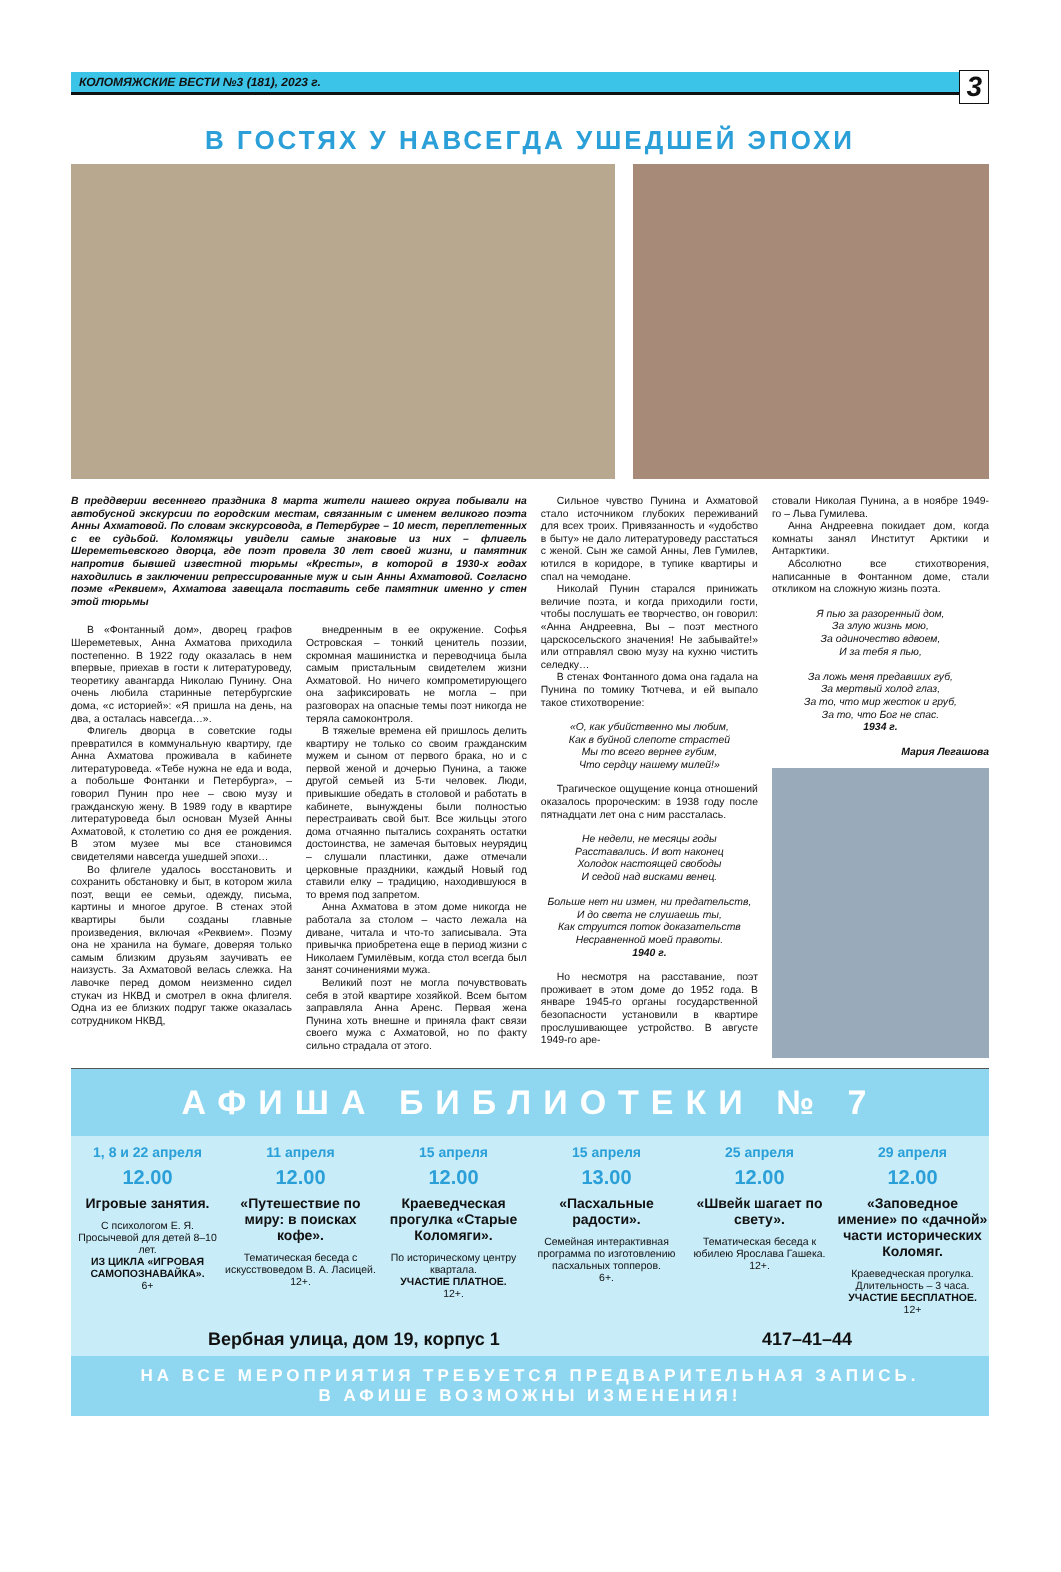КОЛОМЯЖСКИЕ ВЕСТИ №3 (181), 2023 г. 3
В ГОСТЯХ У НАВСЕГДА УШЕДШЕЙ ЭПОХИ
В преддверии весеннего праздника 8 марта жители нашего округа побывали на автобусной экскурсии по городским местам, связанным с именем великого поэта Анны Ахматовой. По словам экскурсовода, в Петербурге – 10 мест, переплетенных с ее судьбой. Коломяжцы увидели самые знаковые из них – флигель Шереметьевского дворца, где поэт провела 30 лет своей жизни, и памятник напротив бывшей известной тюрьмы «Кресты», в которой в 1930-х годах находились в заключении репрессированные муж и сын Анны Ахматовой. Согласно поэме «Реквием», Ахматова завещала поставить себе памятник именно у стен этой тюрьмы
В «Фонтанный дом», дворец графов Шереметевых, Анна Ахматова приходила постепенно. В 1922 году оказалась в нем впервые, приехав в гости к литературоведу, теоретику авангарда Николаю Пунину. Она очень любила старинные петербургские дома, «с историей»: «Я пришла на день, на два, а осталась навсегда…».
Флигель дворца в советские годы превратился в коммунальную квартиру, где Анна Ахматова проживала в кабинете литературоведа. «Тебе нужна не еда и вода, а побольше Фонтанки и Петербурга», – говорил Пунин про нее – свою музу и гражданскую жену. В 1989 году в квартире литературоведа был основан Музей Анны Ахматовой, к столетию со дня ее рождения. В этом музее мы все становимся свидетелями навсегда ушедшей эпохи…
Во флигеле удалось восстановить и сохранить обстановку и быт, в котором жила поэт, вещи ее семьи, одежду, письма, картины и многое другое. В стенах этой квартиры были созданы главные произведения, включая «Реквием». Поэму она не хранила на бумаге, доверяя только самым близким друзьям заучивать ее наизусть. За Ахматовой велась слежка. На лавочке перед домом неизменно сидел стукач из НКВД и смотрел в окна флигеля. Одна из ее близких подруг также оказалась сотрудником НКВД,
внедренным в ее окружение. Софья Островская – тонкий ценитель поэзии, скромная машинистка и переводчица была самым пристальным свидетелем жизни Ахматовой. Но ничего компрометирующего она зафиксировать не могла – при разговорах на опасные темы поэт никогда не теряла самоконтроля.
В тяжелые времена ей пришлось делить квартиру не только со своим гражданским мужем и сыном от первого брака, но и с первой женой и дочерью Пунина, а также другой семьей из 5-ти человек. Люди, привыкшие обедать в столовой и работать в кабинете, вынуждены были полностью перестраивать свой быт. Все жильцы этого дома отчаянно пытались сохранять остатки достоинства, не замечая бытовых неурядиц – слушали пластинки, даже отмечали церковные праздники, каждый Новый год ставили елку – традицию, находившуюся в то время под запретом.
Анна Ахматова в этом доме никогда не работала за столом – часто лежала на диване, читала и что-то записывала. Эта привычка приобретена еще в период жизни с Николаем Гумилёвым, когда стол всегда был занят сочинениями мужа.
Великий поэт не могла почувствовать себя в этой квартире хозяйкой. Всем бытом заправляла Анна Аренс. Первая жена Пунина хоть внешне и приняла факт связи своего мужа с Ахматовой, но по факту сильно страдала от этого.
Сильное чувство Пунина и Ахматовой стало источником глубоких переживаний для всех троих. Привязанность и «удобство в быту» не дало литературоведу расстаться с женой. Сын же самой Анны, Лев Гумилев, ютился в коридоре, в тупике квартиры и спал на чемодане.
Николай Пунин старался принижать величие поэта, и когда приходили гости, чтобы послушать ее творчество, он говорил: «Анна Андреевна, Вы – поэт местного царскосельского значения! Не забывайте!» или отправлял свою музу на кухню чистить селедку…
В стенах Фонтанного дома она гадала на Пунина по томику Тютчева, и ей выпало такое стихотворение:
«О, как убийственно мы любим,
Как в буйной слепоте страстей
Мы то всего вернее губим,
Что сердцу нашему милей!»
Трагическое ощущение конца отношений оказалось пророческим: в 1938 году после пятнадцати лет она с ним рассталась.
Не недели, не месяцы годы
Расставались. И вот наконец
Холодок настоящей свободы
И седой над висками венец.
Больше нет ни измен, ни предательств,
И до света не слушаешь ты,
Как струится поток доказательств
Несравненной моей правоты.
1940 г.
Но несмотря на расставание, поэт проживает в этом доме до 1952 года. В январе 1945-го органы государственной безопасности установили в квартире прослушивающее устройство. В августе 1949-го аре-
стовали Николая Пунина, а в ноябре 1949-го – Льва Гумилева.
Анна Андреевна покидает дом, когда комнаты занял Институт Арктики и Антарктики.
Абсолютно все стихотворения, написанные в Фонтанном доме, стали откликом на сложную жизнь поэта.
Я пью за разоренный дом,
За злую жизнь мою,
За одиночество вдвоем,
И за тебя я пью,
За ложь меня предавших губ,
За мертвый холод глаз,
За то, что мир жесток и груб,
За то, что Бог не спас.
1934 г.
Мария Легашова
АФИША БИБЛИОТЕКИ № 7
1, 8 и 22 апреля
12.00
Игровые занятия.
С психологом Е. Я. Просычевой для детей 8–10 лет.
ИЗ ЦИКЛА «ИГРОВАЯ САМОПОЗНАВАЙКА».
6+
11 апреля
12.00
«Путешествие по миру: в поисках кофе».
Тематическая беседа с искусствоведом В. А. Ласицей.
12+.
15 апреля
12.00
Краеведческая прогулка «Старые Коломяги».
По историческому центру квартала.
УЧАСТИЕ ПЛАТНОЕ.
12+.
15 апреля
13.00
«Пасхальные радости».
Семейная интерактивная программа по изготовлению пасхальных топперов.
6+.
25 апреля
12.00
«Швейк шагает по свету».
Тематическая беседа к юбилею Ярослава Гашека.
12+.
29 апреля
12.00
«Заповедное имение» по «дачной» части исторических Коломяг.
Краеведческая прогулка. Длительность – 3 часа.
УЧАСТИЕ БЕСПЛАТНОЕ.
12+
Вербная улица, дом 19, корпус 1 417–41–44
НА ВСЕ МЕРОПРИЯТИЯ ТРЕБУЕТСЯ ПРЕДВАРИТЕЛЬНАЯ ЗАПИСЬ.
В АФИШЕ ВОЗМОЖНЫ ИЗМЕНЕНИЯ!